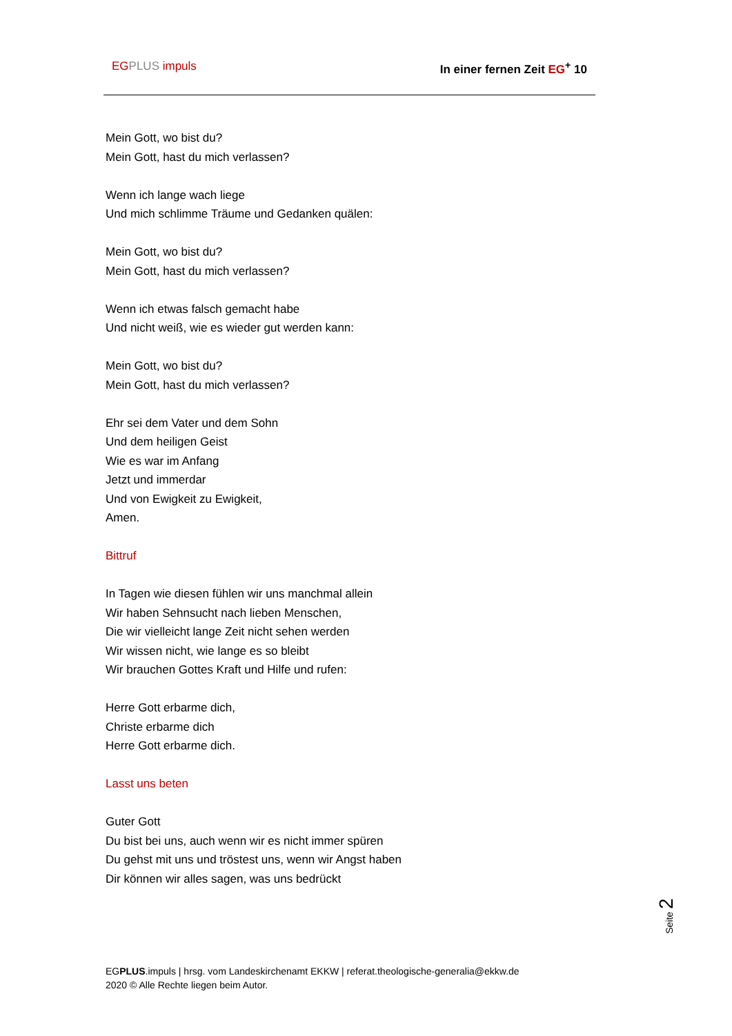EG PLUS impuls In einer fernen Zeit EG<sup>+</sup> 10
Mein Gott, wo bist du?
Mein Gott, hast du mich verlassen?
Wenn ich lange wach liege
Und mich schlimme Träume und Gedanken quälen:
Mein Gott, wo bist du?
Mein Gott, hast du mich verlassen?
Wenn ich etwas falsch gemacht habe
Und nicht weiß, wie es wieder gut werden kann:
Mein Gott, wo bist du?
Mein Gott, hast du mich verlassen?
Ehr sei dem Vater und dem Sohn
Und dem heiligen Geist
Wie es war im Anfang
Jetzt und immerdar
Und von Ewigkeit zu Ewigkeit,
Amen.
Bittruf
In Tagen wie diesen fühlen wir uns manchmal allein
Wir haben Sehnsucht nach lieben Menschen,
Die wir vielleicht lange Zeit nicht sehen werden
Wir wissen nicht, wie lange es so bleibt
Wir brauchen Gottes Kraft und Hilfe und rufen:
Herre Gott erbarme dich,
Christe erbarme dich
Herre Gott erbarme dich.
Lasst uns beten
Guter Gott
Du bist bei uns, auch wenn wir es nicht immer spüren
Du gehst mit uns und tröstest uns, wenn wir Angst haben
Dir können wir alles sagen, was uns bedrückt
Seite 2
EGPLUS.impuls | hrsg. vom Landeskirchenamt EKKW | referat.theologische-generalia@ekkw.de
2020 © Alle Rechte liegen beim Autor.